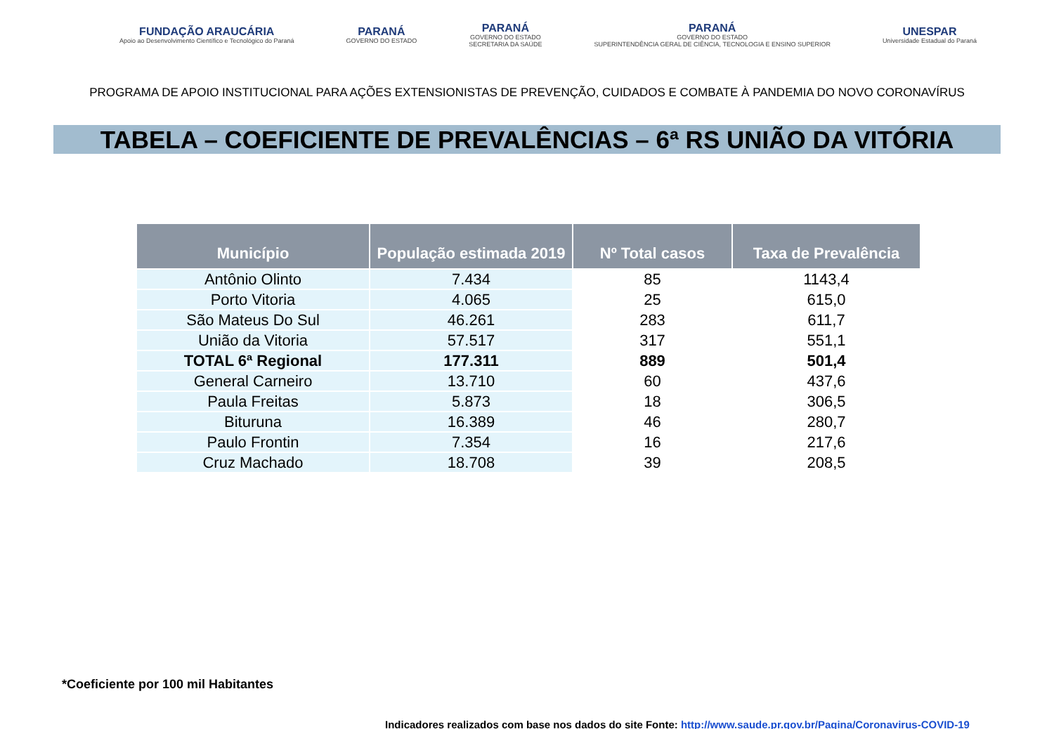FUNDAÇÃO ARAUCÁRIA
Apoio ao Desenvolvimento Científico e Tecnológico do Paraná
PARANÁ
GOVERNO DO ESTADO
PARANÁ
GOVERNO DO ESTADO
SECRETARIA DA SAÚDE
PARANÁ
GOVERNO DO ESTADO
SUPERINTENDÊNCIA GERAL DE CIÊNCIA, TECNOLOGIA E ENSINO SUPERIOR
UNESPAR
Universidade Estadual do Paraná
PROGRAMA DE APOIO INSTITUCIONAL PARA AÇÕES EXTENSIONISTAS DE PREVENÇÃO, CUIDADOS E COMBATE À PANDEMIA DO NOVO CORONAVÍRUS
TABELA – COEFICIENTE DE PREVALÊNCIAS – 6ª RS UNIÃO DA VITÓRIA
| Município | População estimada 2019 | Nº Total casos | Taxa de Prevalência |
| --- | --- | --- | --- |
| Antônio Olinto | 7.434 | 85 | 1143,4 |
| Porto Vitoria | 4.065 | 25 | 615,0 |
| São Mateus Do Sul | 46.261 | 283 | 611,7 |
| União da Vitoria | 57.517 | 317 | 551,1 |
| TOTAL 6ª Regional | 177.311 | 889 | 501,4 |
| General Carneiro | 13.710 | 60 | 437,6 |
| Paula Freitas | 5.873 | 18 | 306,5 |
| Bituruna | 16.389 | 46 | 280,7 |
| Paulo Frontin | 7.354 | 16 | 217,6 |
| Cruz Machado | 18.708 | 39 | 208,5 |
*Coeficiente por 100 mil Habitantes
Indicadores realizados com base nos dados do site Fonte: http://www.saude.pr.gov.br/Pagina/Coronavirus-COVID-19